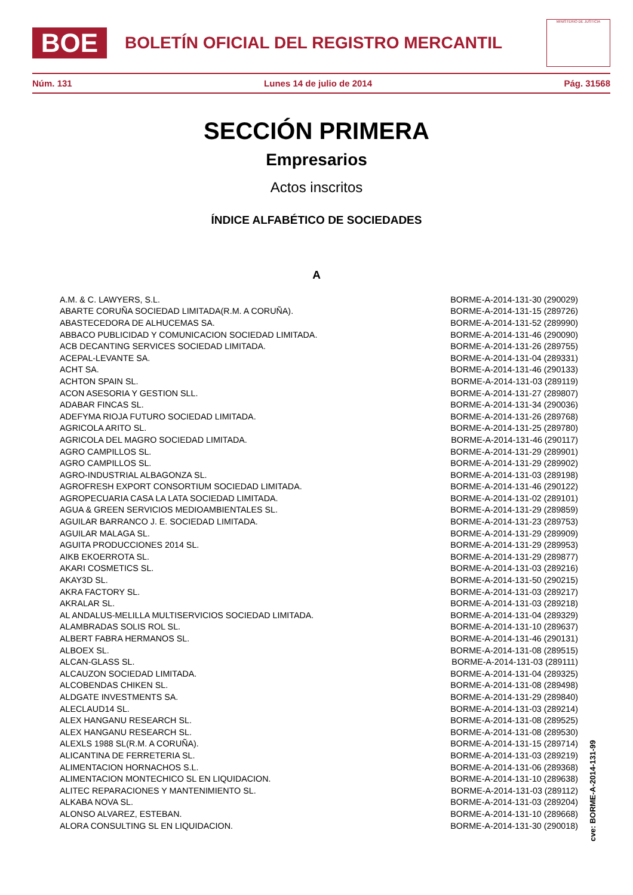BOE
BOLETÍN OFICIAL DEL REGISTRO MERCANTIL
MINISTERIO DE JUSTICIA
Núm. 131 Lunes 14 de julio de 2014 Pág. 31568
SECCIÓN PRIMERA
Empresarios
Actos inscritos
ÍNDICE ALFABÉTICO DE SOCIEDADES
A
| A.M. & C. LAWYERS, S.L. | BORME-A-2014-131-30 (290029) |
| ABARTE CORUÑA SOCIEDAD LIMITADA(R.M. A CORUÑA). | BORME-A-2014-131-15 (289726) |
| ABASTECEDORA DE ALHUCEMAS SA. | BORME-A-2014-131-52 (289990) |
| ABBACO PUBLICIDAD Y COMUNICACION SOCIEDAD LIMITADA. | BORME-A-2014-131-46 (290090) |
| ACB DECANTING SERVICES SOCIEDAD LIMITADA. | BORME-A-2014-131-26 (289755) |
| ACEPAL-LEVANTE SA. | BORME-A-2014-131-04 (289331) |
| ACHT SA. | BORME-A-2014-131-46 (290133) |
| ACHTON SPAIN SL. | BORME-A-2014-131-03 (289119) |
| ACON ASESORIA Y GESTION SLL. | BORME-A-2014-131-27 (289807) |
| ADABAR FINCAS SL. | BORME-A-2014-131-34 (290036) |
| ADEFYMA RIOJA FUTURO SOCIEDAD LIMITADA. | BORME-A-2014-131-26 (289768) |
| AGRICOLA ARITO SL. | BORME-A-2014-131-25 (289780) |
| AGRICOLA DEL MAGRO SOCIEDAD LIMITADA. | BORME-A-2014-131-46 (290117) |
| AGRO CAMPILLOS SL. | BORME-A-2014-131-29 (289901) |
| AGRO CAMPILLOS SL. | BORME-A-2014-131-29 (289902) |
| AGRO-INDUSTRIAL ALBAGONZA SL. | BORME-A-2014-131-03 (289198) |
| AGROFRESH EXPORT CONSORTIUM SOCIEDAD LIMITADA. | BORME-A-2014-131-46 (290122) |
| AGROPECUARIA CASA LA LATA SOCIEDAD LIMITADA. | BORME-A-2014-131-02 (289101) |
| AGUA & GREEN SERVICIOS MEDIOAMBIENTALES SL. | BORME-A-2014-131-29 (289859) |
| AGUILAR BARRANCO J. E. SOCIEDAD LIMITADA. | BORME-A-2014-131-23 (289753) |
| AGUILAR MALAGA SL. | BORME-A-2014-131-29 (289909) |
| AGUITA PRODUCCIONES 2014 SL. | BORME-A-2014-131-29 (289953) |
| AIKB EKOERROTA SL. | BORME-A-2014-131-29 (289877) |
| AKARI COSMETICS SL. | BORME-A-2014-131-03 (289216) |
| AKAY3D SL. | BORME-A-2014-131-50 (290215) |
| AKRA FACTORY SL. | BORME-A-2014-131-03 (289217) |
| AKRALAR SL. | BORME-A-2014-131-03 (289218) |
| AL ANDALUS-MELILLA MULTISERVICIOS SOCIEDAD LIMITADA. | BORME-A-2014-131-04 (289329) |
| ALAMBRADAS SOLIS ROL SL. | BORME-A-2014-131-10 (289637) |
| ALBERT FABRA HERMANOS SL. | BORME-A-2014-131-46 (290131) |
| ALBOEX SL. | BORME-A-2014-131-08 (289515) |
| ALCAN-GLASS SL. | BORME-A-2014-131-03 (289111) |
| ALCAUZON SOCIEDAD LIMITADA. | BORME-A-2014-131-04 (289325) |
| ALCOBENDAS CHIKEN SL. | BORME-A-2014-131-08 (289498) |
| ALDGATE INVESTMENTS SA. | BORME-A-2014-131-29 (289840) |
| ALECLAUD14 SL. | BORME-A-2014-131-03 (289214) |
| ALEX HANGANU RESEARCH SL. | BORME-A-2014-131-08 (289525) |
| ALEX HANGANU RESEARCH SL. | BORME-A-2014-131-08 (289530) |
| ALEXLS 1988 SL(R.M. A CORUÑA). | BORME-A-2014-131-15 (289714) |
| ALICANTINA DE FERRETERIA SL. | BORME-A-2014-131-03 (289219) |
| ALIMENTACION HORNACHOS S.L. | BORME-A-2014-131-06 (289368) |
| ALIMENTACION MONTECHICO SL EN LIQUIDACION. | BORME-A-2014-131-10 (289638) |
| ALITEC REPARACIONES Y MANTENIMIENTO SL. | BORME-A-2014-131-03 (289112) |
| ALKABA NOVA SL. | BORME-A-2014-131-03 (289204) |
| ALONSO ALVAREZ, ESTEBAN. | BORME-A-2014-131-10 (289668) |
| ALORA CONSULTING SL EN LIQUIDACION. | BORME-A-2014-131-30 (290018) |
cve: BORME-A-2014-131-99